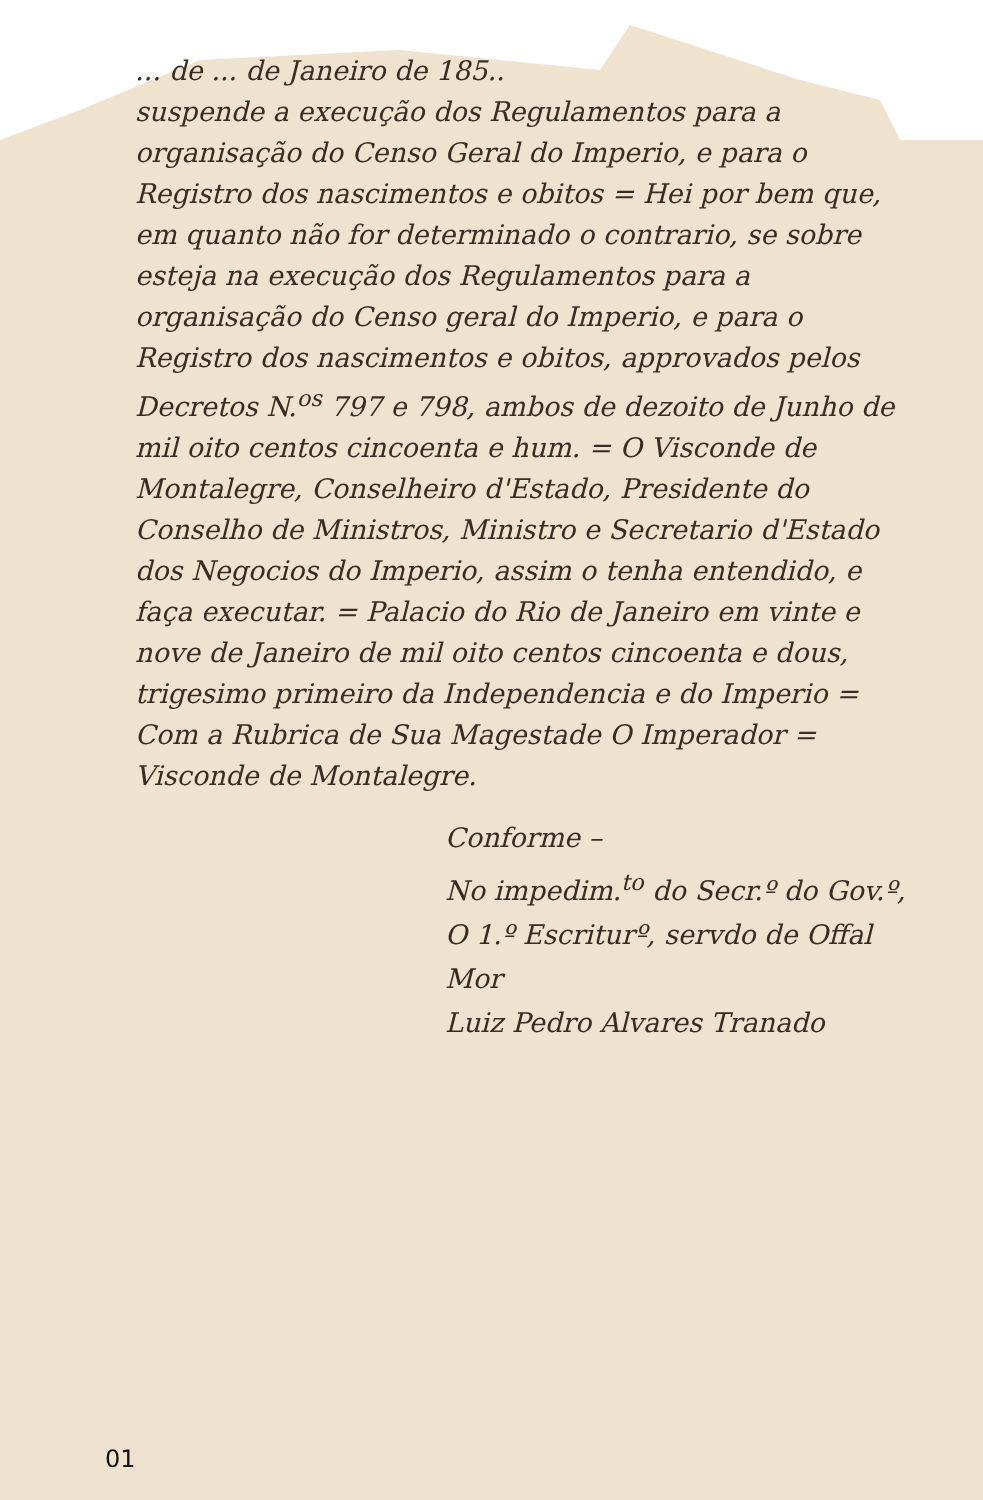... de ... de Janeiro de 185..
suspende a execução dos Regulamentos para a organisação do Censo Geral do Imperio, e para o Registro dos nascimentos e obitos = Hei por bem que, em quanto não for determinado o contrario, se sobre esteja na execução dos Regulamentos para a organisação do Censo geral do Imperio, e para o Registro dos nascimentos e obitos, approvados pelos Decretos N.<sup>os</sup> 797 e 798, ambos de dezoito de Junho de mil oito centos cincoenta e hum. = O Visconde de Montalegre, Conselheiro d'Estado, Presidente do Conselho de Ministros, Ministro e Secretario d'Estado dos Negocios do Imperio, assim o tenha entendido, e faça executar. = Palacio do Rio de Janeiro em vinte e nove de Janeiro de mil oito centos cincoenta e dous, trigesimo primeiro da Independencia e do Imperio = Com a Rubrica de Sua Magestade O Imperador = Visconde de Montalegre.
Conforme –
No impedim.<sup>to</sup> do Secr.º do Gov.º,
O 1.º Escriturº, servdo de Offal Mor
Luiz Pedro Alvares Tranado
01